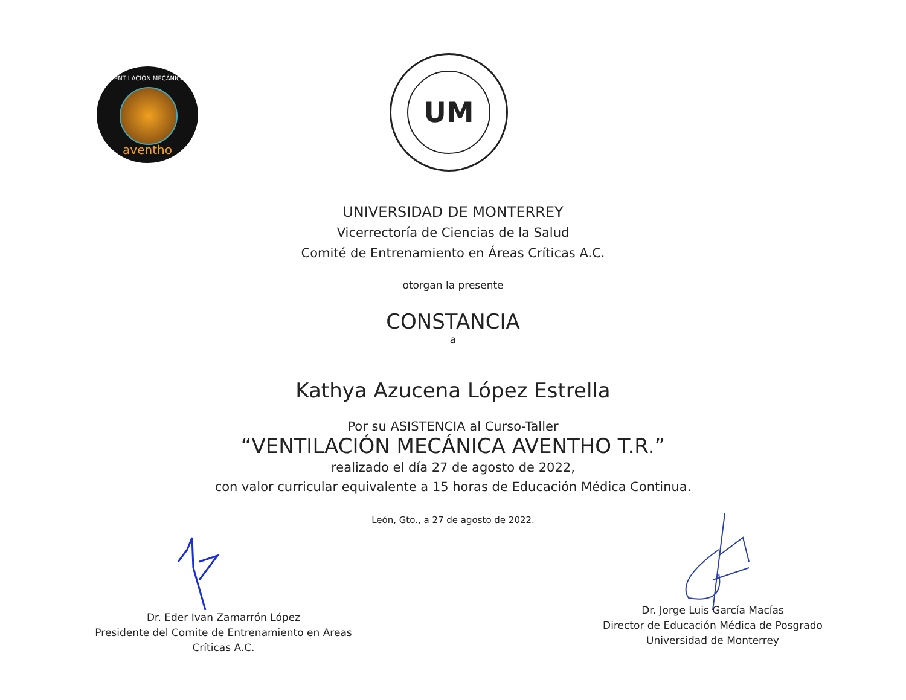VENTILACIÓN MECÁNICA
aventho
UM
UNIVERSIDAD DE MONTERREY
Vicerrectoría de Ciencias de la Salud
Comité de Entrenamiento en Áreas Críticas A.C.
otorgan la presente
CONSTANCIA
a
Kathya Azucena López Estrella
Por su ASISTENCIA al Curso-Taller
“VENTILACIÓN MECÁNICA AVENTHO T.R.”
realizado el día 27 de agosto de 2022,
con valor curricular equivalente a 15 horas de Educación Médica Continua.
León, Gto., a 27 de agosto de 2022.
Dr. Eder Ivan Zamarrón López
Presidente del Comite de Entrenamiento en Areas Críticas A.C.
Dr. Jorge Luis García Macías
Director de Educación Médica de Posgrado
Universidad de Monterrey